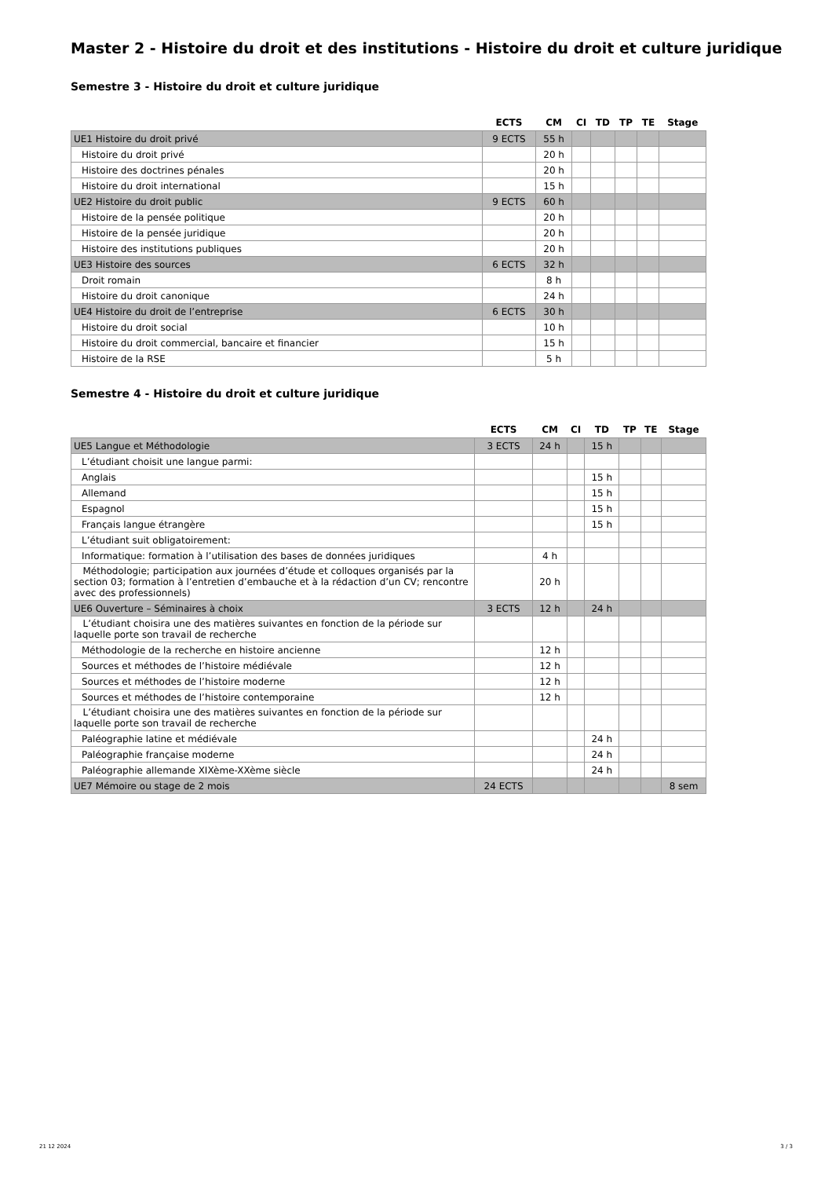Master 2 - Histoire du droit et des institutions - Histoire du droit et culture juridique
Semestre 3 - Histoire du droit et culture juridique
| | ECTS | CM | CI | TD | TP | TE | Stage |
| --- | --- | --- | --- | --- | --- | --- | --- |
| UE1 Histoire du droit privé | 9 ECTS | 55 h | | | | | |
| Histoire du droit privé | | 20 h | | | | | |
| Histoire des doctrines pénales | | 20 h | | | | | |
| Histoire du droit international | | 15 h | | | | | |
| UE2 Histoire du droit public | 9 ECTS | 60 h | | | | | |
| Histoire de la pensée politique | | 20 h | | | | | |
| Histoire de la pensée juridique | | 20 h | | | | | |
| Histoire des institutions publiques | | 20 h | | | | | |
| UE3 Histoire des sources | 6 ECTS | 32 h | | | | | |
| Droit romain | | 8 h | | | | | |
| Histoire du droit canonique | | 24 h | | | | | |
| UE4 Histoire du droit de l’entreprise | 6 ECTS | 30 h | | | | | |
| Histoire du droit social | | 10 h | | | | | |
| Histoire du droit commercial, bancaire et financier | | 15 h | | | | | |
| Histoire de la RSE | | 5 h | | | | | |
Semestre 4 - Histoire du droit et culture juridique
| | ECTS | CM | CI | TD | TP | TE | Stage |
| --- | --- | --- | --- | --- | --- | --- | --- |
| UE5 Langue et Méthodologie | 3 ECTS | 24 h | | 15 h | | | |
| L’étudiant choisit une langue parmi: | | | | | | | |
| Anglais | | | | 15 h | | | |
| Allemand | | | | 15 h | | | |
| Espagnol | | | | 15 h | | | |
| Français langue étrangère | | | | 15 h | | | |
| L’étudiant suit obligatoirement: | | | | | | | |
| Informatique: formation à l’utilisation des bases de données juridiques | | 4 h | | | | | |
| Méthodologie; participation aux journées d’étude et colloques organisés par la section 03; formation à l’entretien d’embauche et à la rédaction d’un CV; rencontre avec des professionnels) | | 20 h | | | | | |
| UE6 Ouverture – Séminaires à choix | 3 ECTS | 12 h | | 24 h | | | |
| L’étudiant choisira une des matières suivantes en fonction de la période sur laquelle porte son travail de recherche | | | | | | | |
| Méthodologie de la recherche en histoire ancienne | | 12 h | | | | | |
| Sources et méthodes de l’histoire médiévale | | 12 h | | | | | |
| Sources et méthodes de l’histoire moderne | | 12 h | | | | | |
| Sources et méthodes de l’histoire contemporaine | | 12 h | | | | | |
| L’étudiant choisira une des matières suivantes en fonction de la période sur laquelle porte son travail de recherche | | | | | | | |
| Paléographie latine et médiévale | | | | 24 h | | | |
| Paléographie française moderne | | | | 24 h | | | |
| Paléographie allemande XIXème-XXème siècle | | | | 24 h | | | |
| UE7 Mémoire ou stage de 2 mois | 24 ECTS | | | | | | 8 sem |
21 12 2024 3 / 3